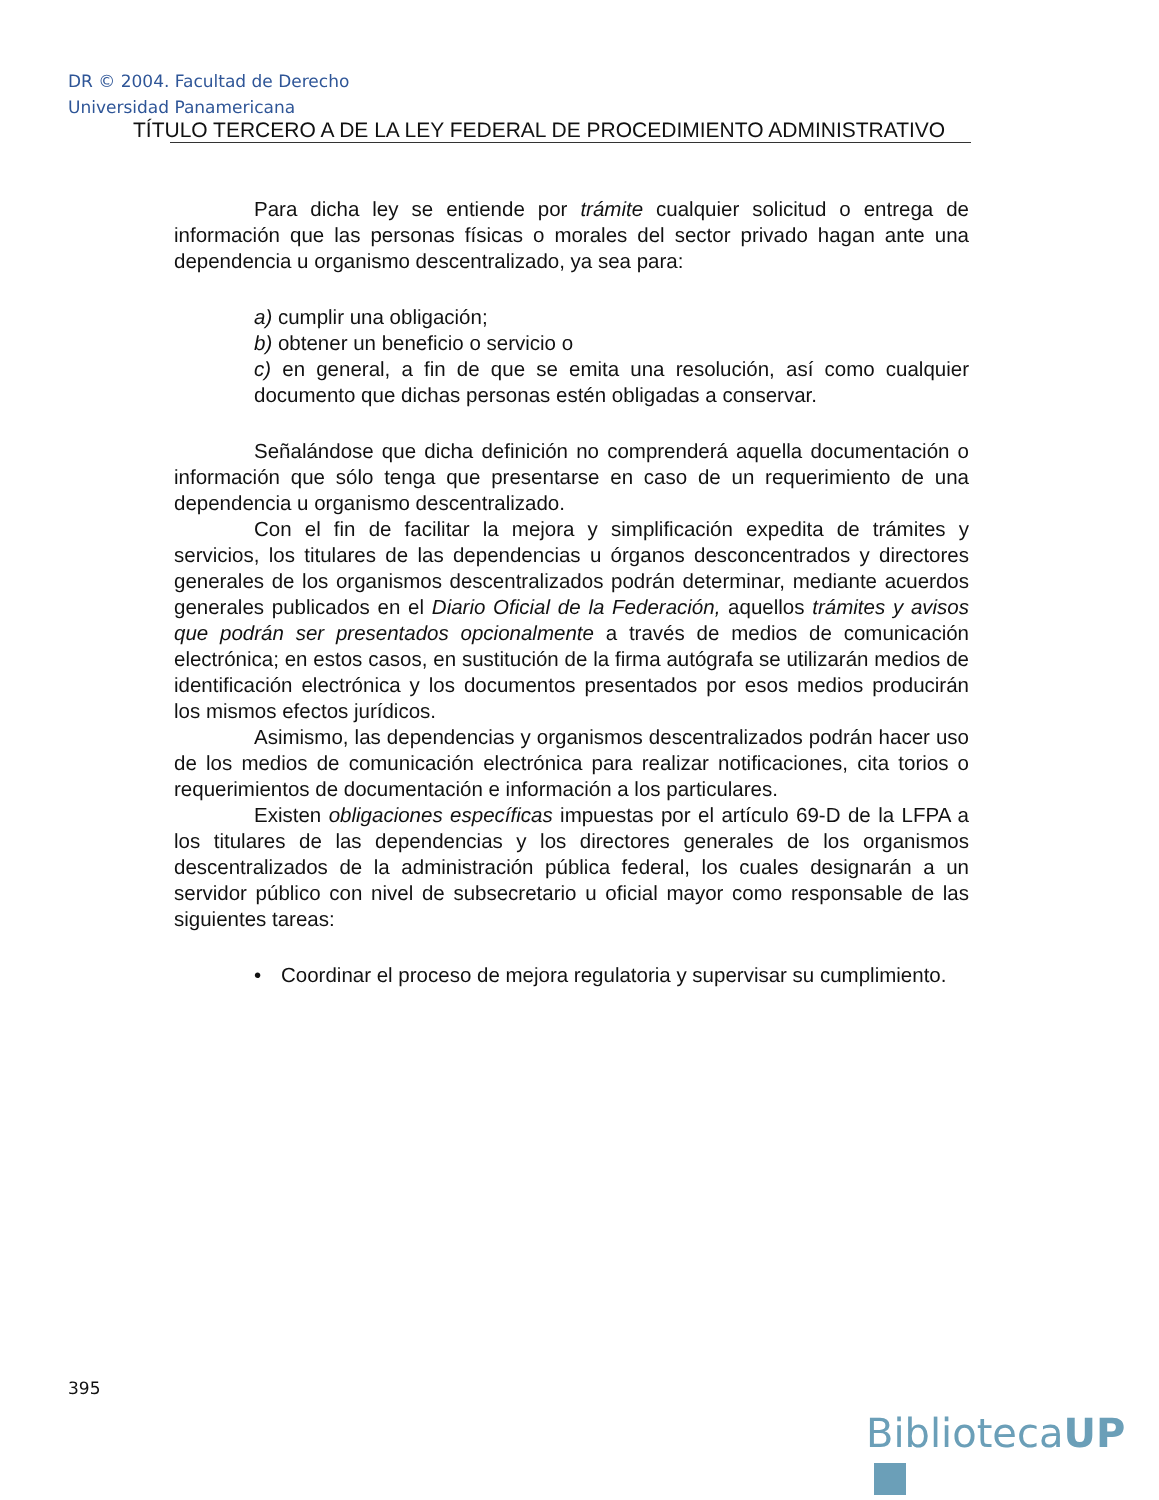DR © 2004. Facultad de Derecho
Universidad Panamericana
TÍTULO TERCERO A DE LA LEY FEDERAL DE PROCEDIMIENTO ADMINISTRATIVO
Para dicha ley se entiende por trámite cualquier solicitud o entrega de información que las personas físicas o morales del sector privado hagan ante una dependencia u organismo descentralizado, ya sea para:
a) cumplir una obligación;
b) obtener un beneficio o servicio o
c) en general, a fin de que se emita una resolución, así como cualquier documento que dichas personas estén obligadas a conservar.
Señalándose que dicha definición no comprenderá aquella documentación o información que sólo tenga que presentarse en caso de un requerimiento de una dependencia u organismo descentralizado.
Con el fin de facilitar la mejora y simplificación expedita de trámites y servicios, los titulares de las dependencias u órganos desconcentrados y directores generales de los organismos descentralizados podrán determinar, mediante acuerdos generales publicados en el Diario Oficial de la Federación, aquellos trámites y avisos que podrán ser presentados opcionalmente a través de medios de comunicación electrónica; en estos casos, en sustitución de la firma autógrafa se utilizarán medios de identificación electrónica y los documentos presentados por esos medios producirán los mismos efectos jurídicos.
Asimismo, las dependencias y organismos descentralizados podrán hacer uso de los medios de comunicación electrónica para realizar notificaciones, cita torios o requerimientos de documentación e información a los particulares.
Existen obligaciones específicas impuestas por el artículo 69-D de la LFPA a los titulares de las dependencias y los directores generales de los organismos descentralizados de la administración pública federal, los cuales designarán a un servidor público con nivel de subsecretario u oficial mayor como responsable de las siguientes tareas:
• Coordinar el proceso de mejora regulatoria y supervisar su cumplimiento.
395
BibliotecaUP